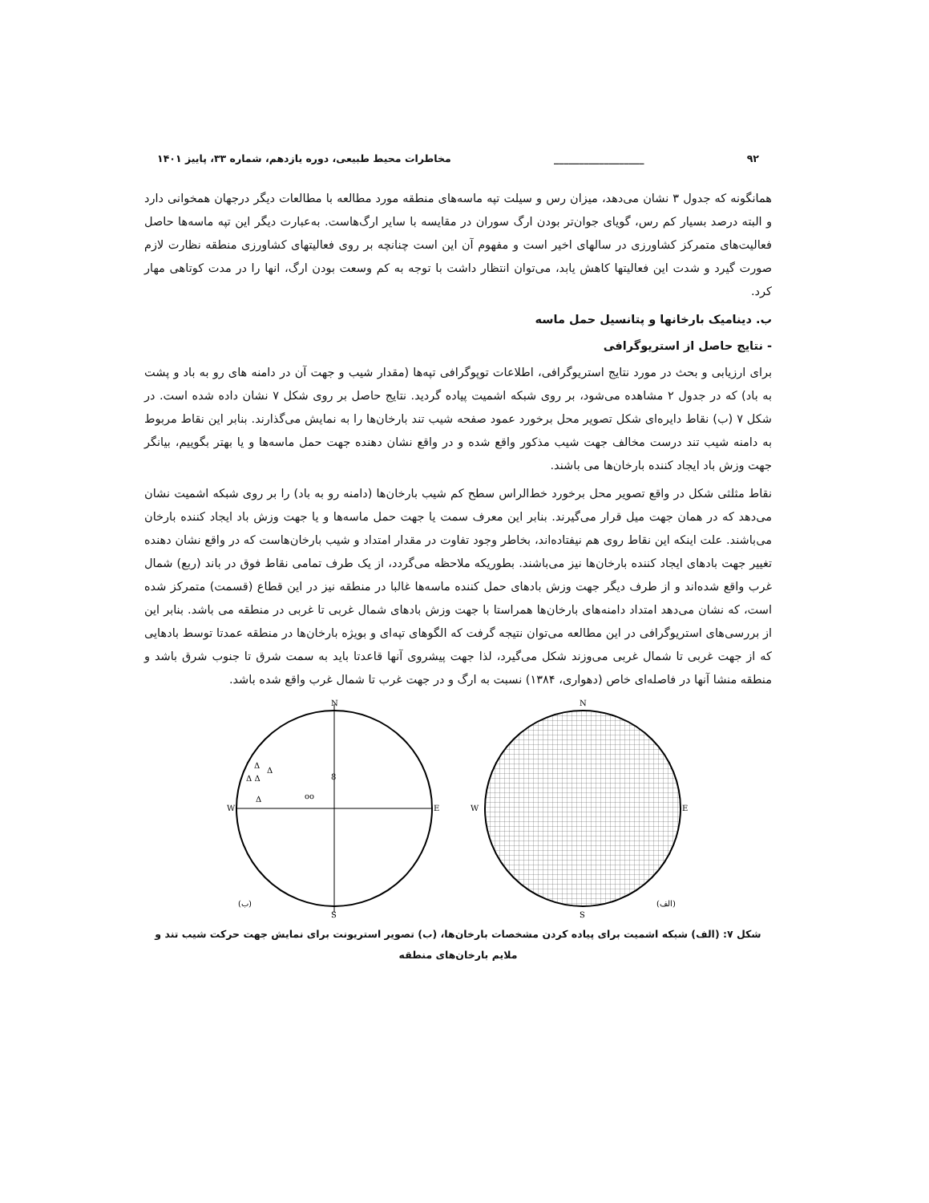۹۲ __________________ مخاطرات محیط طبیعی، دوره یازدهم، شماره ۳۳، پاییز ۱۴۰۱
همانگونه که جدول ۳ نشان می‌دهد، میزان رس و سیلت تپه ماسه‌های منطقه مورد مطالعه با مطالعات دیگر درجهان همخوانی دارد و البته درصد بسیار کم رس، گویای جوان‌تر بودن ارگ سوران در مقایسه با سایر ارگ‌هاست. به‌عبارت دیگر این تپه ماسه‌ها حاصل فعالیت‌های متمرکز کشاورزی در سالهای اخیر است و مفهوم آن این است چنانچه بر روی فعالیتهای کشاورزی منطقه نظارت لازم صورت گیرد و شدت این فعالیتها کاهش یابد، می‌توان انتظار داشت با توجه به کم وسعت بودن ارگ، انها را در مدت کوتاهی مهار کرد.
ب. دینامیک بارخانها و پتانسیل حمل ماسه
- نتایج حاصل از استریوگرافی
برای ارزیابی و بحث در مورد نتایج استریوگرافی، اطلاعات توپوگرافی تپه‌ها (مقدار شیب و جهت آن در دامنه های رو به باد و پشت به باد) که در جدول ۲ مشاهده می‌شود، بر روی شبکه اشمیت پیاده گردید. نتایج حاصل بر روی شکل ۷ نشان داده شده است. در شکل ۷ (ب) نقاط دایره‌ای شکل تصویر محل برخورد عمود صفحه شیب تند بارخان‌ها را به نمایش می‌گذارند. بنابر این نقاط مربوط به دامنه شیب تند درست مخالف جهت شیب مذکور واقع شده و در واقع نشان دهنده جهت حمل ماسه‌ها و یا بهتر بگوییم، بیانگر جهت وزش باد ایجاد کننده بارخان‌ها می باشند.
نقاط مثلثی شکل در واقع تصویر محل برخورد خط‌الراس سطح کم شیب بارخان‌ها (دامنه رو به باد) را بر روی شبکه اشمیت نشان می‌دهد که در همان جهت میل قرار می‌گیرند. بنابر این معرف سمت یا جهت حمل ماسه‌ها و یا جهت وزش باد ایجاد کننده بارخان می‌باشند. علت اینکه این نقاط روی هم نیفتاده‌اند، بخاطر وجود تفاوت در مقدار امتداد و شیب بارخان‌هاست که در واقع نشان دهنده تغییر جهت بادهای ایجاد کننده بارخان‌ها نیز می‌باشند. بطوریکه ملاحظه می‌گردد، از یک طرف تمامی نقاط فوق در باند (ربع) شمال غرب واقع شده‌اند و از طرف دیگر جهت وزش بادهای حمل کننده ماسه‌ها غالبا در منطقه نیز در این قطاع (قسمت) متمرکز شده است، که نشان می‌دهد امتداد دامنه‌های بارخان‌ها همراستا با جهت وزش بادهای شمال غربی تا غربی در منطقه می باشد. بنابر این از بررسی‌های استریوگرافی در این مطالعه می‌توان نتیجه گرفت که الگوهای تپه‌ای و بویژه بارخان‌ها در منطقه عمدتا توسط بادهایی که از جهت غربی تا شمال غربی می‌وزند شکل می‌گیرد، لذا جهت پیشروی آنها قاعدتا باید به سمت شرق تا جنوب شرق باشد و منطقه منشا آنها در فاصله‌ای خاص (دهواری، ۱۳۸۴) نسبت به ارگ و در جهت غرب تا شمال غرب واقع شده باشد.
N
S
W
E
Δ
Δ
Δ Δ
Δ
oo
8
(ب)
N
S
W
E
(الف)
شکل ۷: (الف) شبکه اشمیت برای پیاده کردن مشخصات بارخان‌ها، (ب) تصویر استریونت برای نمایش جهت حرکت شیب تند و ملایم بارخان‌های منطقه